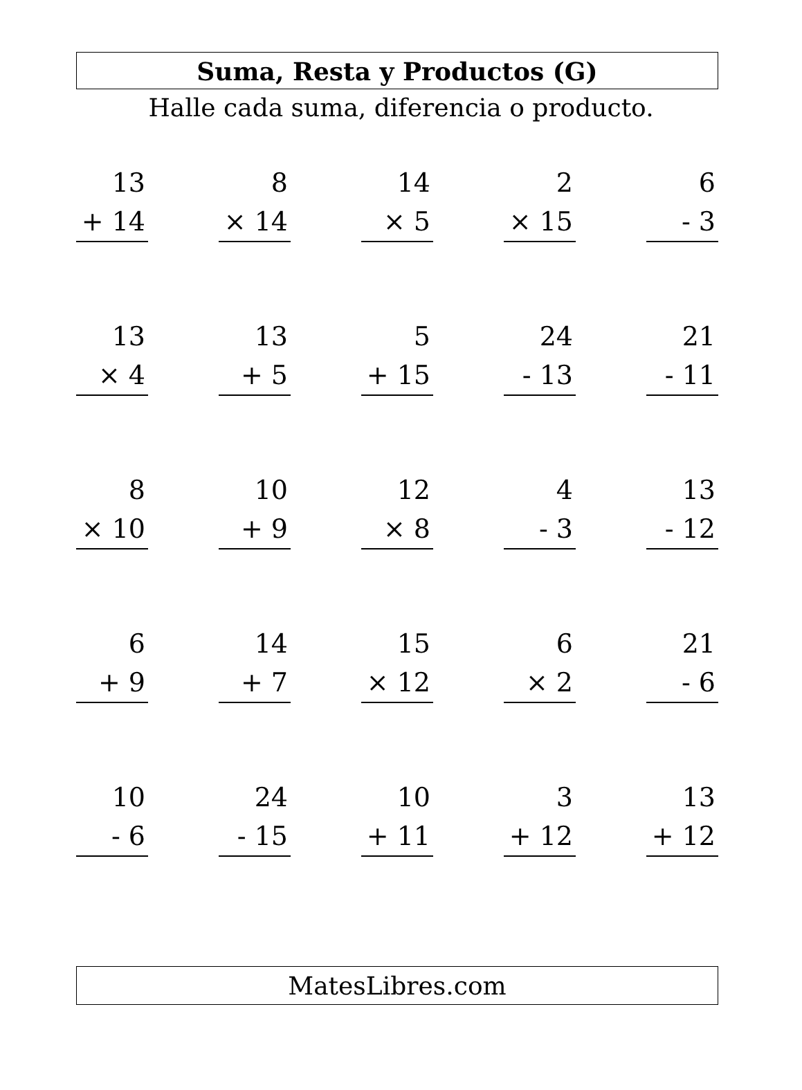Suma, Resta y Productos (G)
Halle cada suma, diferencia o producto.
| 13 + 14 | | 8 × 14 | | 14 × 5 | | 2 × 15 | | 6 - 3 |
| 13 × 4 | | 13 + 5 | | 5 + 15 | | 24 - 13 | | 21 - 11 |
| 8 × 10 | | 10 + 9 | | 12 × 8 | | 4 - 3 | | 13 - 12 |
| 6 + 9 | | 14 + 7 | | 15 × 12 | | 6 × 2 | | 21 - 6 |
| 10 - 6 | | 24 - 15 | | 10 + 11 | | 3 + 12 | | 13 + 12 |
MatesLibres.com